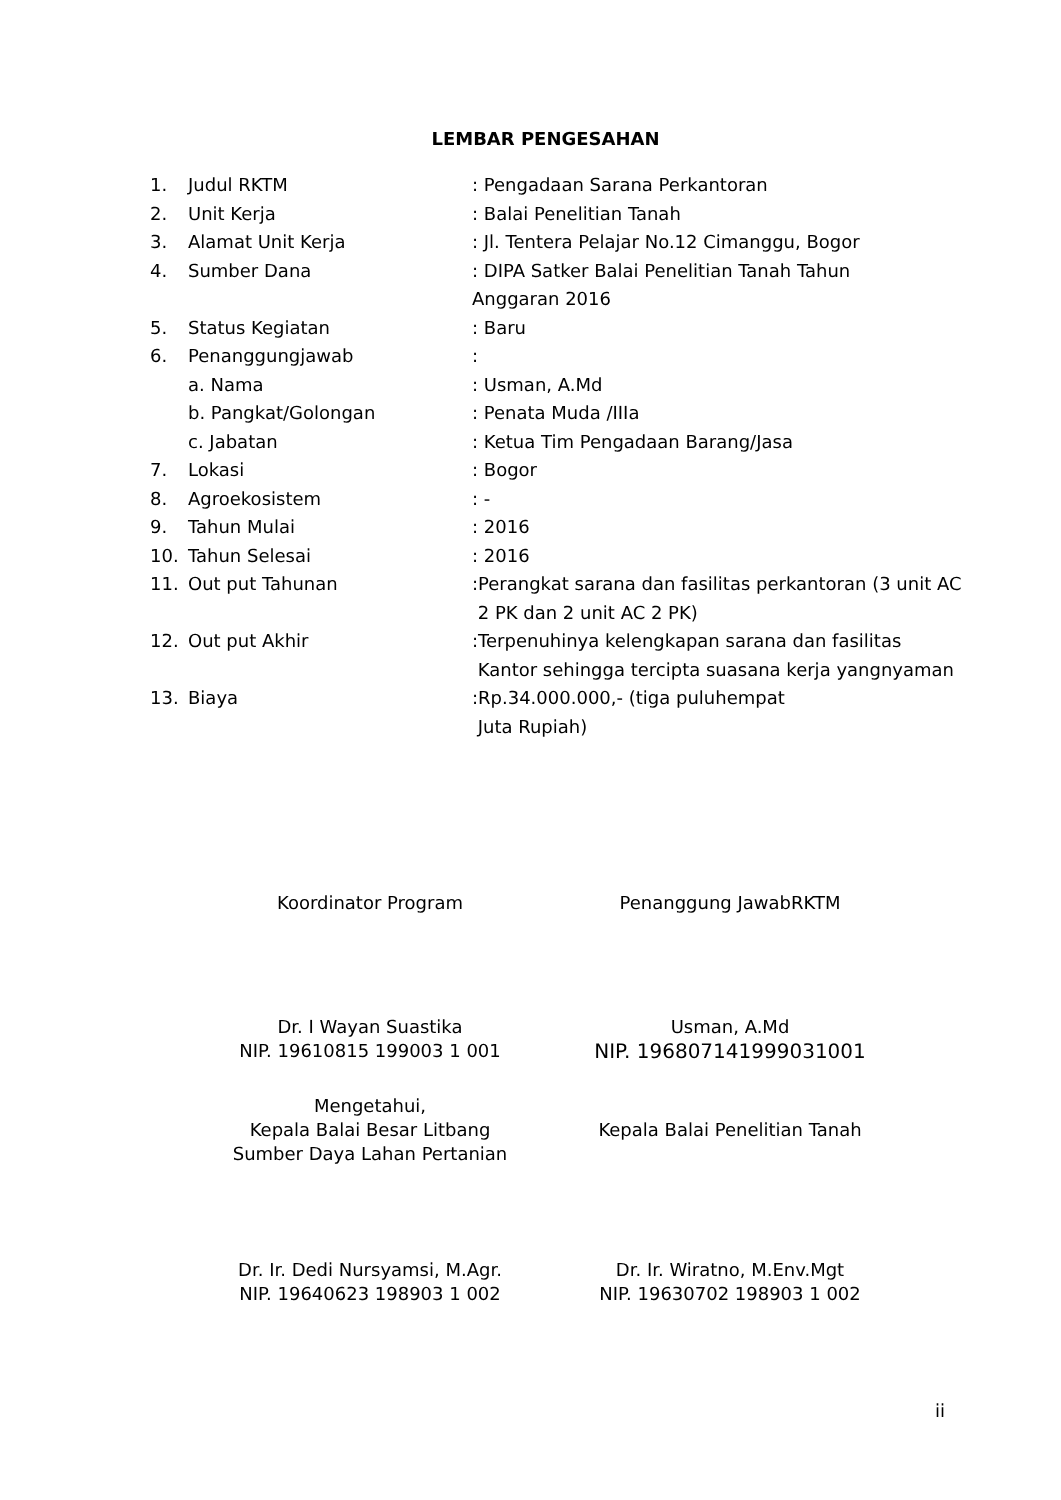LEMBAR PENGESAHAN
| 1. | Judul RKTM | : Pengadaan Sarana Perkantoran |
| 2. | Unit Kerja | : Balai Penelitian Tanah |
| 3. | Alamat Unit Kerja | : Jl. Tentera Pelajar No.12 Cimanggu, Bogor |
| 4. | Sumber Dana | : DIPA Satker Balai Penelitian Tanah Tahun Anggaran 2016 |
| 5. | Status Kegiatan | : Baru |
| 6. | Penanggungjawab | : |
| | a. Nama | : Usman, A.Md |
| | b. Pangkat/Golongan | : Penata Muda /IIIa |
| | c. Jabatan | : Ketua Tim Pengadaan Barang/Jasa |
| 7. | Lokasi | : Bogor |
| 8. | Agroekosistem | : - |
| 9. | Tahun Mulai | : 2016 |
| 10. | Tahun Selesai | : 2016 |
| 11. | Out put Tahunan | :Perangkat sarana dan fasilitas perkantoran (3 unit AC 2 PK dan 2 unit AC 2 PK) |
| 12. | Out put Akhir | :Terpenuhinya kelengkapan sarana dan fasilitas Kantor sehingga tercipta suasana kerja yangnyaman |
| 13. | Biaya | :Rp.34.000.000,- (tiga puluhempat Juta Rupiah) |
Koordinator Program Penanggung JawabRKTM
Dr. I Wayan Suastika
NIP. 19610815 199003 1 001
Usman, A.Md
NIP. 196807141999031001
Mengetahui,
Kepala Balai Besar Litbang
Sumber Daya Lahan Pertanian
Kepala Balai Penelitian Tanah
Dr. Ir. Dedi Nursyamsi, M.Agr.
NIP. 19640623 198903 1 002
Dr. Ir. Wiratno, M.Env.Mgt
NIP. 19630702 198903 1 002
ii